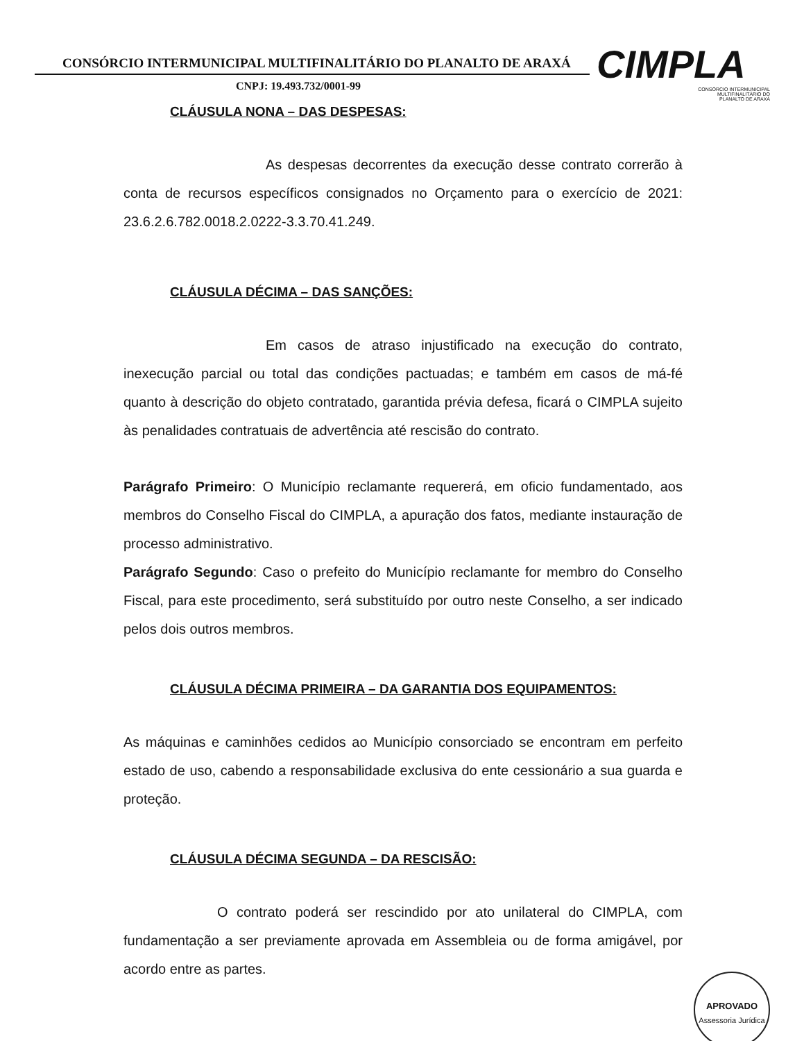CONSÓRCIO INTERMUNICIPAL MULTIFINALITÁRIO DO PLANALTO DE ARAXÁ
CNPJ: 19.493.732/0001-99
CIMPLA
CONSÓRCIO INTERMUNICIPAL
MULTIFINALITÁRIO DO
PLANALTO DE ARAXÁ
CLÁUSULA NONA – DAS DESPESAS:
As despesas decorrentes da execução desse contrato correrão à conta de recursos específicos consignados no Orçamento para o exercício de 2021: 23.6.2.6.782.0018.2.0222-3.3.70.41.249.
CLÁUSULA DÉCIMA – DAS SANÇÕES:
Em casos de atraso injustificado na execução do contrato, inexecução parcial ou total das condições pactuadas; e também em casos de má-fé quanto à descrição do objeto contratado, garantida prévia defesa, ficará o CIMPLA sujeito às penalidades contratuais de advertência até rescisão do contrato.
Parágrafo Primeiro: O Município reclamante requererá, em oficio fundamentado, aos membros do Conselho Fiscal do CIMPLA, a apuração dos fatos, mediante instauração de processo administrativo.
Parágrafo Segundo: Caso o prefeito do Município reclamante for membro do Conselho Fiscal, para este procedimento, será substituído por outro neste Conselho, a ser indicado pelos dois outros membros.
CLÁUSULA DÉCIMA PRIMEIRA – DA GARANTIA DOS EQUIPAMENTOS:
As máquinas e caminhões cedidos ao Município consorciado se encontram em perfeito estado de uso, cabendo a responsabilidade exclusiva do ente cessionário a sua guarda e proteção.
CLÁUSULA DÉCIMA SEGUNDA – DA RESCISÃO:
O contrato poderá ser rescindido por ato unilateral do CIMPLA, com fundamentação a ser previamente aprovada em Assembleia ou de forma amigável, por acordo entre as partes.
APROVADO
Assessoria Jurídica